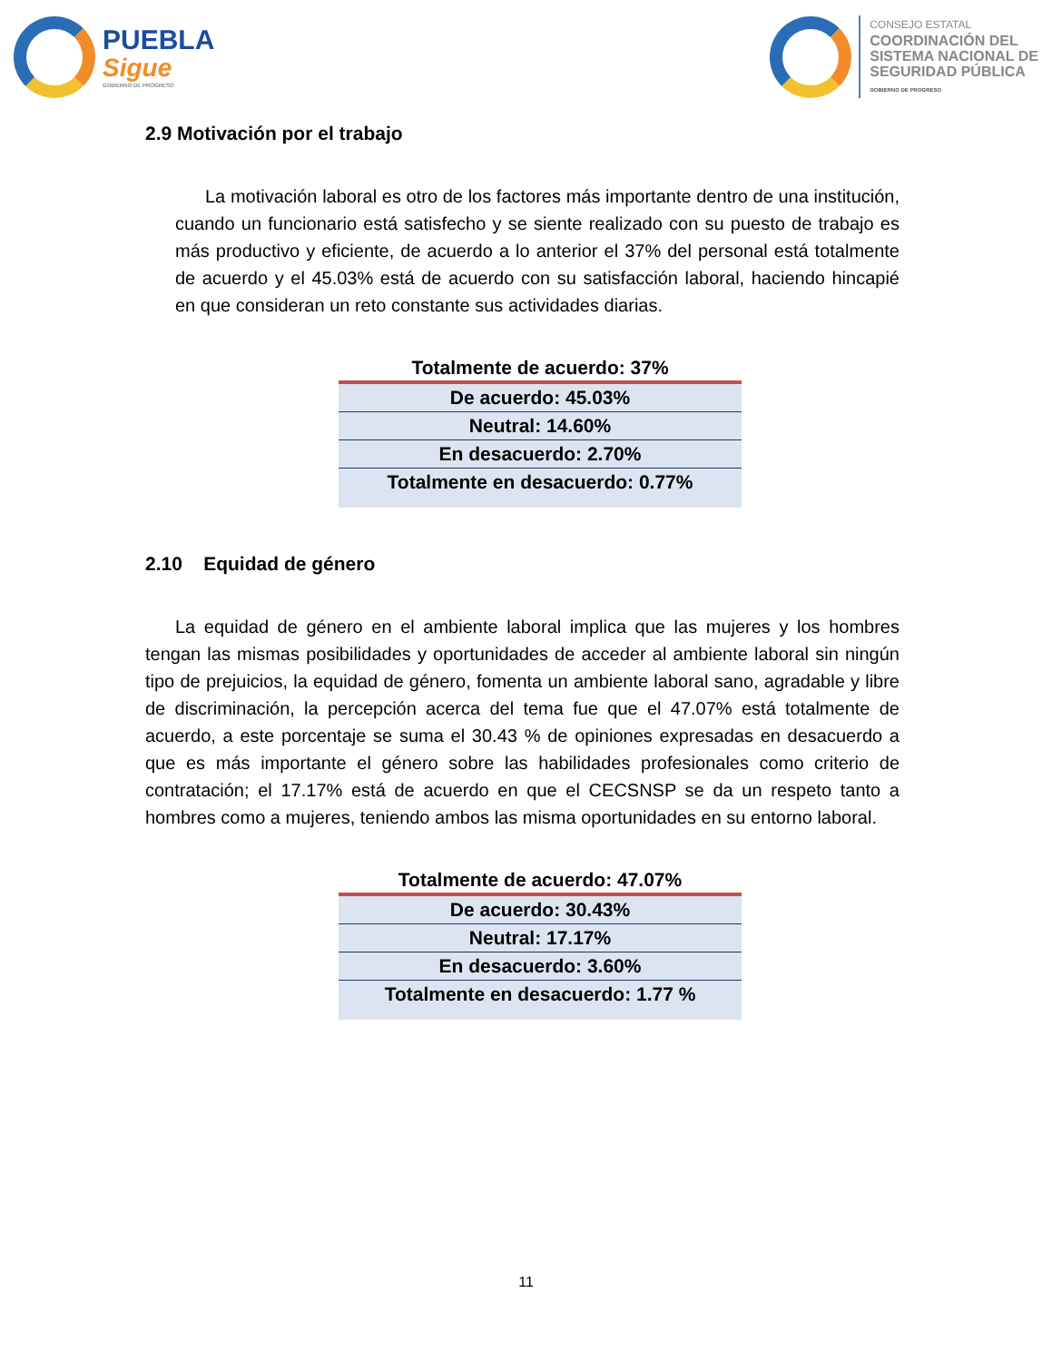PUEBLA
Sigue
GOBIERNO DE PROGRESO
CONSEJO ESTATAL
COORDINACIÓN DEL
SISTEMA NACIONAL DE
SEGURIDAD PÚBLICA
GOBIERNO DE PROGRESO
2.9 Motivación por el trabajo
La motivación laboral es otro de los factores más importante dentro de una institución, cuando un funcionario está satisfecho y se siente realizado con su puesto de trabajo es más productivo y eficiente, de acuerdo a lo anterior el 37% del personal está totalmente de acuerdo y el 45.03% está de acuerdo con su satisfacción laboral, haciendo hincapié en que consideran un reto constante sus actividades diarias.
| Totalmente de acuerdo: 37% |
| --- |
| De acuerdo: 45.03% |
| Neutral: 14.60% |
| En desacuerdo: 2.70% |
| Totalmente en desacuerdo: 0.77% |
2.10 Equidad de género
La equidad de género en el ambiente laboral implica que las mujeres y los hombres tengan las mismas posibilidades y oportunidades de acceder al ambiente laboral sin ningún tipo de prejuicios, la equidad de género, fomenta un ambiente laboral sano, agradable y libre de discriminación, la percepción acerca del tema fue que el 47.07% está totalmente de acuerdo, a este porcentaje se suma el 30.43 % de opiniones expresadas en desacuerdo a que es más importante el género sobre las habilidades profesionales como criterio de contratación; el 17.17% está de acuerdo en que el CECSNSP se da un respeto tanto a hombres como a mujeres, teniendo ambos las misma oportunidades en su entorno laboral.
| Totalmente de acuerdo: 47.07% |
| --- |
| De acuerdo: 30.43% |
| Neutral: 17.17% |
| En desacuerdo: 3.60% |
| Totalmente en desacuerdo: 1.77 % |
11